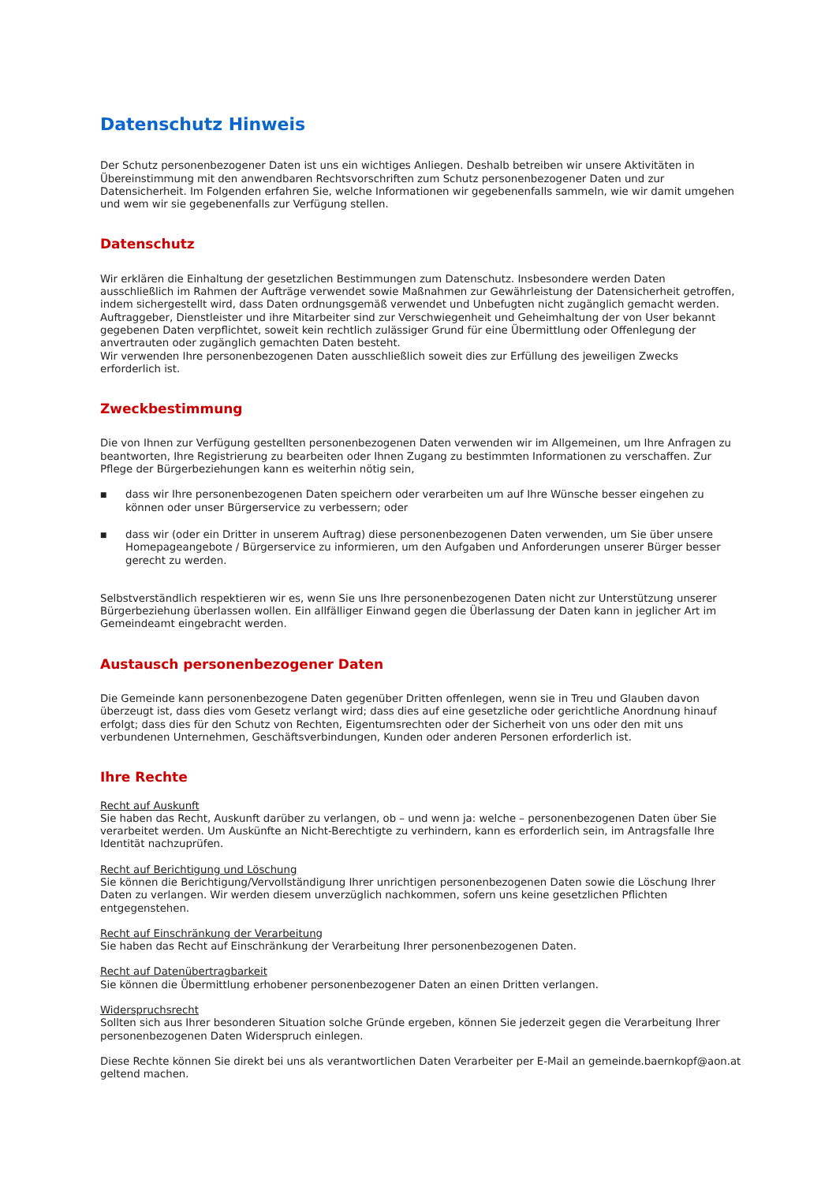Datenschutz Hinweis
Der Schutz personenbezogener Daten ist uns ein wichtiges Anliegen. Deshalb betreiben wir unsere Aktivitäten in Übereinstimmung mit den anwendbaren Rechtsvorschriften zum Schutz personenbezogener Daten und zur Datensicherheit. Im Folgenden erfahren Sie, welche Informationen wir gegebenenfalls sammeln, wie wir damit umgehen und wem wir sie gegebenenfalls zur Verfügung stellen.
Datenschutz
Wir erklären die Einhaltung der gesetzlichen Bestimmungen zum Datenschutz. Insbesondere werden Daten ausschließlich im Rahmen der Aufträge verwendet sowie Maßnahmen zur Gewährleistung der Datensicherheit getroffen, indem sichergestellt wird, dass Daten ordnungsgemäß verwendet und Unbefugten nicht zugänglich gemacht werden. Auftraggeber, Dienstleister und ihre Mitarbeiter sind zur Verschwiegenheit und Geheimhaltung der von User bekannt gegebenen Daten verpflichtet, soweit kein rechtlich zulässiger Grund für eine Übermittlung oder Offenlegung der anvertrauten oder zugänglich gemachten Daten besteht.
Wir verwenden Ihre personenbezogenen Daten ausschließlich soweit dies zur Erfüllung des jeweiligen Zwecks erforderlich ist.
Zweckbestimmung
Die von Ihnen zur Verfügung gestellten personenbezogenen Daten verwenden wir im Allgemeinen, um Ihre Anfragen zu beantworten, Ihre Registrierung zu bearbeiten oder Ihnen Zugang zu bestimmten Informationen zu verschaffen. Zur Pflege der Bürgerbeziehungen kann es weiterhin nötig sein,
■ dass wir Ihre personenbezogenen Daten speichern oder verarbeiten um auf Ihre Wünsche besser eingehen zu können oder unser Bürgerservice zu verbessern; oder
■ dass wir (oder ein Dritter in unserem Auftrag) diese personenbezogenen Daten verwenden, um Sie über unsere Homepageangebote / Bürgerservice zu informieren, um den Aufgaben und Anforderungen unserer Bürger besser gerecht zu werden.
Selbstverständlich respektieren wir es, wenn Sie uns Ihre personenbezogenen Daten nicht zur Unterstützung unserer Bürgerbeziehung überlassen wollen. Ein allfälliger Einwand gegen die Überlassung der Daten kann in jeglicher Art im Gemeindeamt eingebracht werden.
Austausch personenbezogener Daten
Die Gemeinde kann personenbezogene Daten gegenüber Dritten offenlegen, wenn sie in Treu und Glauben davon überzeugt ist, dass dies vom Gesetz verlangt wird; dass dies auf eine gesetzliche oder gerichtliche Anordnung hinauf erfolgt; dass dies für den Schutz von Rechten, Eigentumsrechten oder der Sicherheit von uns oder den mit uns verbundenen Unternehmen, Geschäftsverbindungen, Kunden oder anderen Personen erforderlich ist.
Ihre Rechte
Recht auf Auskunft
Sie haben das Recht, Auskunft darüber zu verlangen, ob – und wenn ja: welche – personenbezogenen Daten über Sie verarbeitet werden. Um Auskünfte an Nicht-Berechtigte zu verhindern, kann es erforderlich sein, im Antragsfalle Ihre Identität nachzuprüfen.
Recht auf Berichtigung und Löschung
Sie können die Berichtigung/Vervollständigung Ihrer unrichtigen personenbezogenen Daten sowie die Löschung Ihrer Daten zu verlangen. Wir werden diesem unverzüglich nachkommen, sofern uns keine gesetzlichen Pflichten entgegenstehen.
Recht auf Einschränkung der Verarbeitung
Sie haben das Recht auf Einschränkung der Verarbeitung Ihrer personenbezogenen Daten.
Recht auf Datenübertragbarkeit
Sie können die Übermittlung erhobener personenbezogener Daten an einen Dritten verlangen.
Widerspruchsrecht
Sollten sich aus Ihrer besonderen Situation solche Gründe ergeben, können Sie jederzeit gegen die Verarbeitung Ihrer personenbezogenen Daten Widerspruch einlegen.
Diese Rechte können Sie direkt bei uns als verantwortlichen Daten Verarbeiter per E-Mail an gemeinde.baernkopf@aon.at geltend machen.